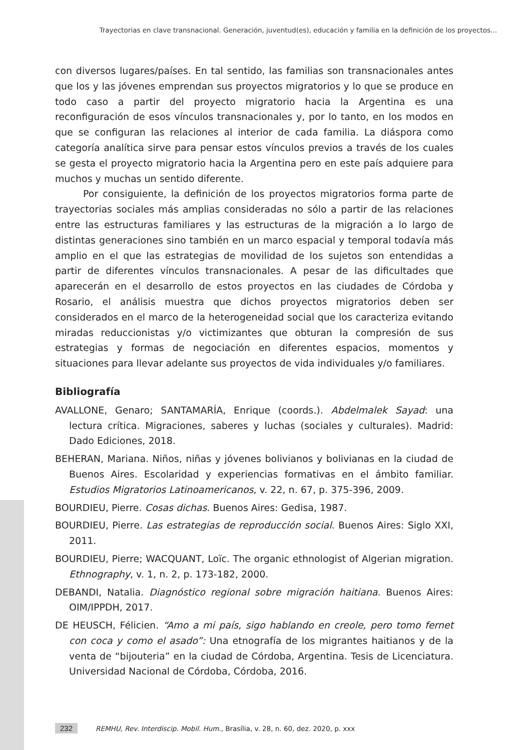Trayectorias en clave transnacional. Generación, juventud(es), educación y familia en la definición de los proyectos...
con diversos lugares/países. En tal sentido, las familias son transnacionales antes que los y las jóvenes emprendan sus proyectos migratorios y lo que se produce en todo caso a partir del proyecto migratorio hacia la Argentina es una reconfiguración de esos vínculos transnacionales y, por lo tanto, en los modos en que se configuran las relaciones al interior de cada familia. La diáspora como categoría analítica sirve para pensar estos vínculos previos a través de los cuales se gesta el proyecto migratorio hacia la Argentina pero en este país adquiere para muchos y muchas un sentido diferente.
Por consiguiente, la definición de los proyectos migratorios forma parte de trayectorias sociales más amplias consideradas no sólo a partir de las relaciones entre las estructuras familiares y las estructuras de la migración a lo largo de distintas generaciones sino también en un marco espacial y temporal todavía más amplio en el que las estrategias de movilidad de los sujetos son entendidas a partir de diferentes vínculos transnacionales. A pesar de las dificultades que aparecerán en el desarrollo de estos proyectos en las ciudades de Córdoba y Rosario, el análisis muestra que dichos proyectos migratorios deben ser considerados en el marco de la heterogeneidad social que los caracteriza evitando miradas reduccionistas y/o victimizantes que obturan la compresión de sus estrategias y formas de negociación en diferentes espacios, momentos y situaciones para llevar adelante sus proyectos de vida individuales y/o familiares.
Bibliografía
AVALLONE, Genaro; SANTAMARÍA, Enrique (coords.). Abdelmalek Sayad: una lectura crítica. Migraciones, saberes y luchas (sociales y culturales). Madrid: Dado Ediciones, 2018.
BEHERAN, Mariana. Niños, niñas y jóvenes bolivianos y bolivianas en la ciudad de Buenos Aires. Escolaridad y experiencias formativas en el ámbito familiar. Estudios Migratorios Latinoamericanos, v. 22, n. 67, p. 375-396, 2009.
BOURDIEU, Pierre. Cosas dichas. Buenos Aires: Gedisa, 1987.
BOURDIEU, Pierre. Las estrategias de reproducción social. Buenos Aires: Siglo XXI, 2011.
BOURDIEU, Pierre; WACQUANT, Loïc. The organic ethnologist of Algerian migration. Ethnography, v. 1, n. 2, p. 173-182, 2000.
DEBANDI, Natalia. Diagnóstico regional sobre migración haitiana. Buenos Aires: OIM/IPPDH, 2017.
DE HEUSCH, Félicien. “Amo a mi país, sigo hablando en creole, pero tomo fernet con coca y como el asado”: Una etnografía de los migrantes haitianos y de la venta de “bijouteria” en la ciudad de Córdoba, Argentina. Tesis de Licenciatura. Universidad Nacional de Córdoba, Córdoba, 2016.
232 REMHU, Rev. Interdiscip. Mobil. Hum., Brasília, v. 28, n. 60, dez. 2020, p. xxx